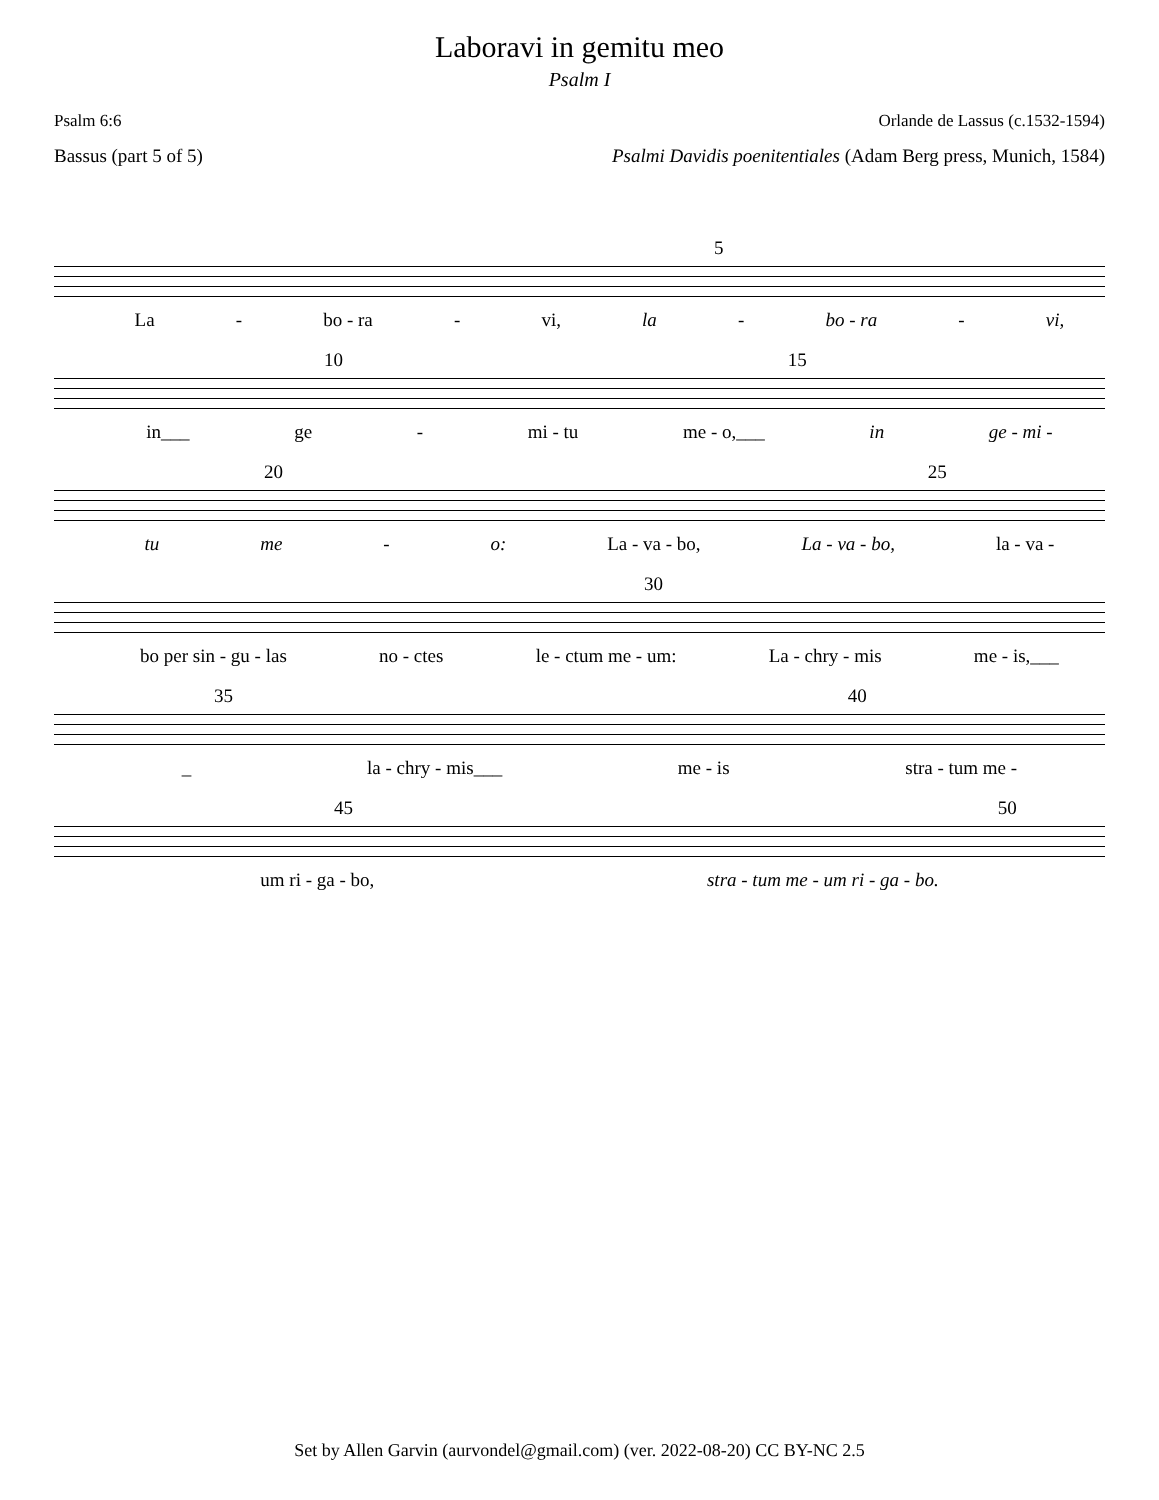Laboravi in gemitu meo
Psalm I
Psalm 6:6 Orlande de Lassus (c.1532-1594)
Bassus (part 5 of 5) Psalmi Davidis poenitentiales (Adam Berg press, Munich, 1584)
5
La - bo - ra - vi, la - bo - ra - vi,
10 15
in___ ge - mi - tu me - o,___ in ge - mi -
20 25
tu me - o: La - va - bo, La - va - bo, la - va -
30
bo per sin - gu - las no - ctes le - ctum me - um: La - chry - mis me - is,___
35 40
_ la - chry - mis___ me - is stra - tum me -
45 50
um ri - ga - bo, stra - tum me - um ri - ga - bo.
Set by Allen Garvin (aurvondel@gmail.com) (ver. 2022-08-20) CC BY-NC 2.5